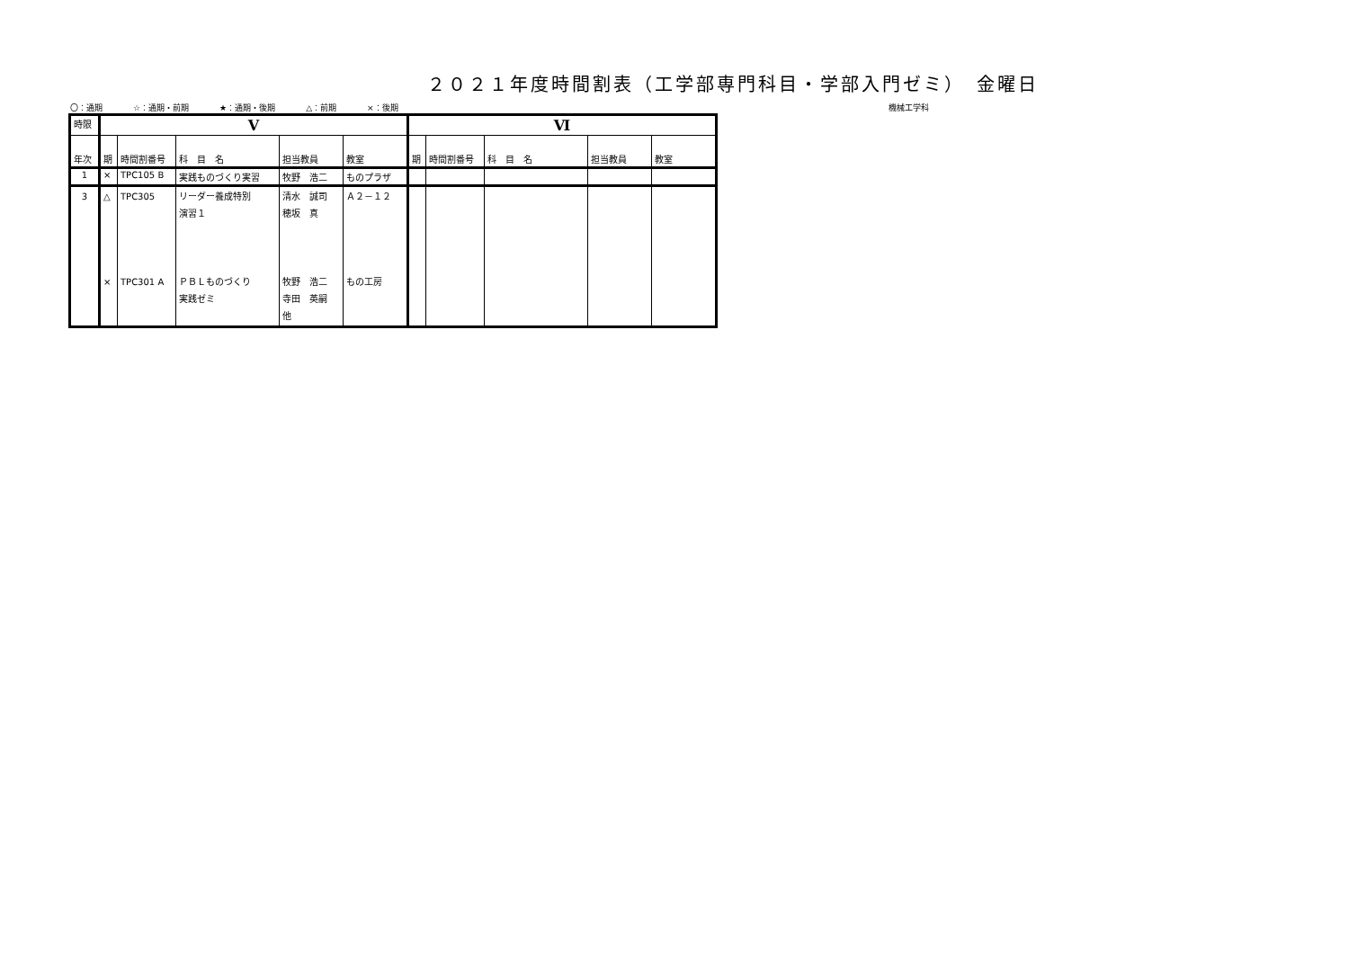２０２１年度時間割表（工学部専門科目・学部入門ゼミ）　金曜日
〇：通期 ☆：通期・前期 ★：通期・後期 △：前期 ×：後期 機械工学科
| 時限 | Ⅴ | | | | | Ⅵ | | | | |
| --- | --- | --- | --- | --- | --- | --- | --- | --- | --- | --- |
| 年次 | 期 | 時間割番号 | 科 目 名 | 担当教員 | 教室 | 期 | 時間割番号 | 科 目 名 | 担当教員 | 教室 |
| 1 | × | TPC105 B | 実践ものづくり実習 | 牧野 浩二 | ものプラザ | | | | | |
| 3 | △ × | TPC305 TPC301 A | リーダー養成特別 演習１ ＰＢＬものづくり 実践ゼミ | 清水 誠司 穂坂 真 牧野 浩二 寺田 英嗣 他 | Ａ２－１２ もの工房 | | | | | |